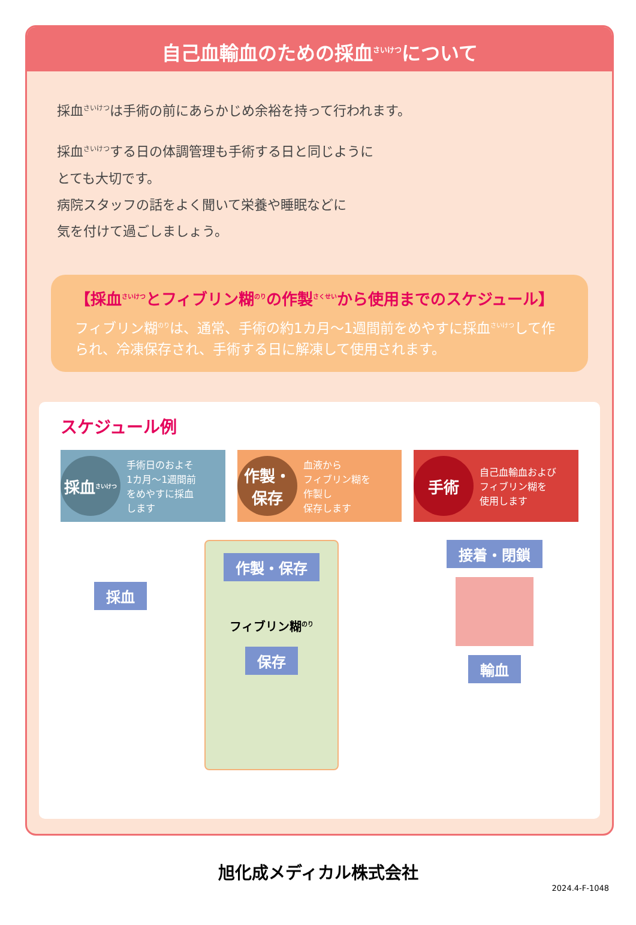自己血輸血のための採血<sup>さいけつ</sup>について
採血<sup>さいけつ</sup>は手術の前にあらかじめ余裕を持って行われます。
採血<sup>さいけつ</sup>する日の体調管理も手術する日と同じように
とても大切です。
病院スタッフの話をよく聞いて栄養や睡眠などに
気を付けて過ごしましょう。
【採血<sup>さいけつ</sup>とフィブリン糊<sup>のり</sup>の作製<sup>さくせい</sup>から使用までのスケジュール】
フィブリン糊<sup>のり</sup>は、通常、手術の約1カ月〜1週間前をめやすに採血<sup>さいけつ</sup>して作られ、冷凍保存され、手術する日に解凍して使用されます。
スケジュール例
採血<sup>さいけつ</sup>
手術日のおよそ
1カ月〜1週間前
をめやすに採血
します
作製・
保存
血液から
フィブリン糊を
作製し
保存します
手術
自己血輸血および
フィブリン糊を
使用します
採血
作製・保存
フィブリン糊<sup>のり</sup>
保存
接着・閉鎖 輸血
旭化成メディカル株式会社
2024.4-F-1048